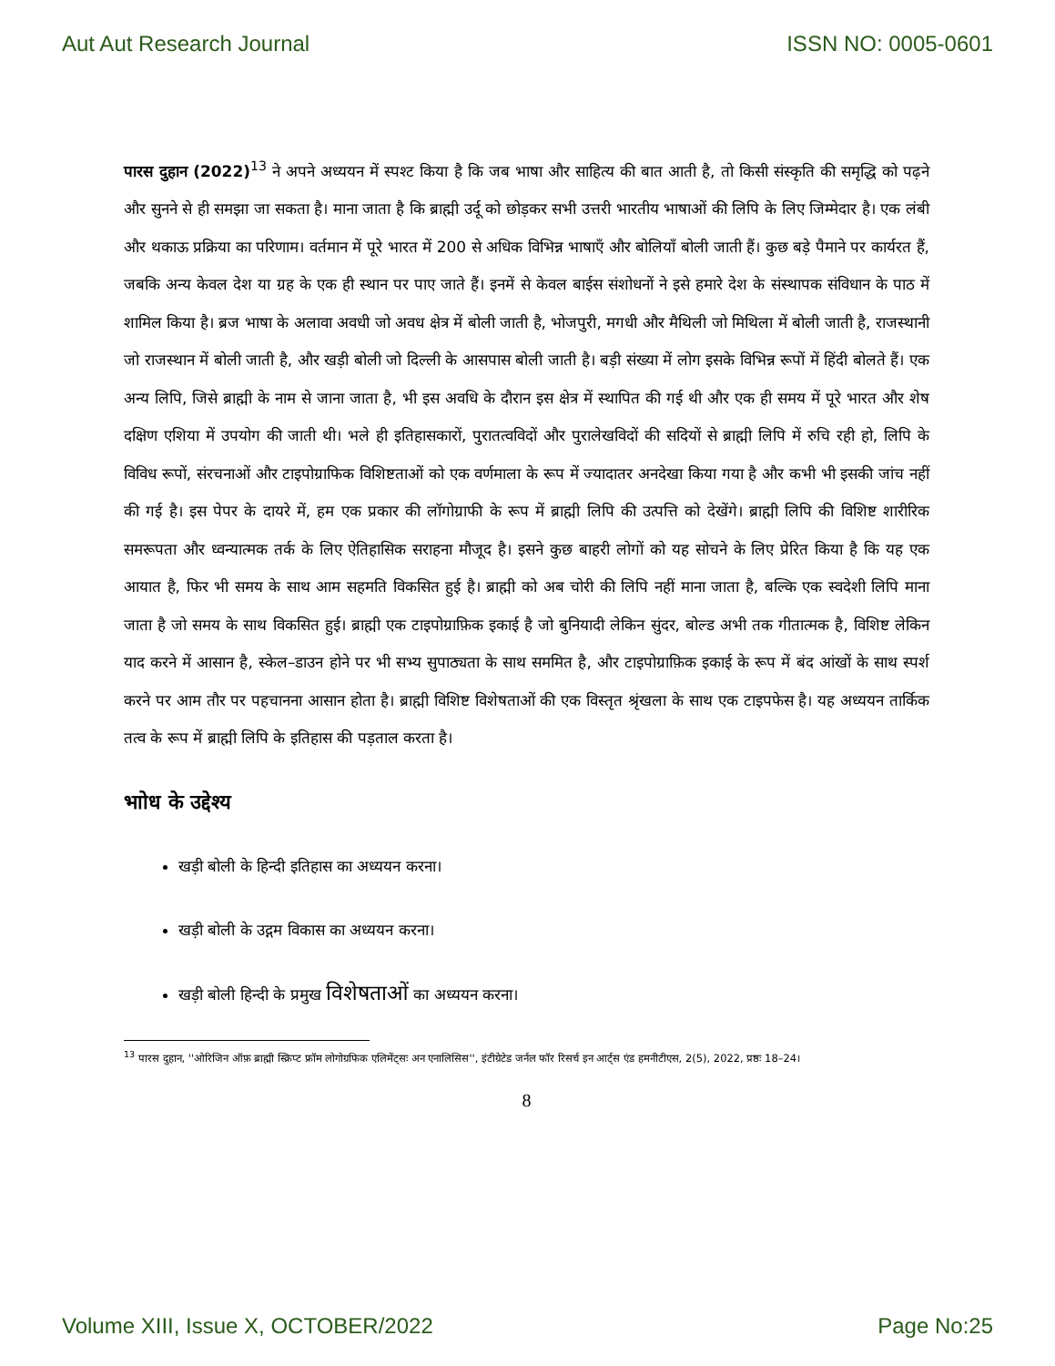Aut Aut Research Journal ISSN NO: 0005-0601
पारस दुहान (2022)<sup>13</sup> ने अपने अध्ययन में स्पश्ट किया है कि जब भाषा और साहित्य की बात आती है, तो किसी संस्कृति की समृद्धि को पढ़ने और सुनने से ही समझा जा सकता है। माना जाता है कि ब्राह्मी उर्दू को छोड़कर सभी उत्तरी भारतीय भाषाओं की लिपि के लिए जिम्मेदार है। एक लंबी और थकाऊ प्रक्रिया का परिणाम। वर्तमान में पूरे भारत में 200 से अधिक विभिन्न भाषाएँ और बोलियाँ बोली जाती हैं। कुछ बड़े पैमाने पर कार्यरत हैं, जबकि अन्य केवल देश या ग्रह के एक ही स्थान पर पाए जाते हैं। इनमें से केवल बाईस संशोधनों ने इसे हमारे देश के संस्थापक संविधान के पाठ में शामिल किया है। ब्रज भाषा के अलावा अवधी जो अवध क्षेत्र में बोली जाती है, भोजपुरी, मगधी और मैथिली जो मिथिला में बोली जाती है, राजस्थानी जो राजस्थान में बोली जाती है, और खड़ी बोली जो दिल्ली के आसपास बोली जाती है। बड़ी संख्या में लोग इसके विभिन्न रूपों में हिंदी बोलते हैं। एक अन्य लिपि, जिसे ब्राह्मी के नाम से जाना जाता है, भी इस अवधि के दौरान इस क्षेत्र में स्थापित की गई थी और एक ही समय में पूरे भारत और शेष दक्षिण एशिया में उपयोग की जाती थी। भले ही इतिहासकारों, पुरातत्वविदों और पुरालेखविदों की सदियों से ब्राह्मी लिपि में रुचि रही हो, लिपि के विविध रूपों, संरचनाओं और टाइपोग्राफिक विशिष्टताओं को एक वर्णमाला के रूप में ज्यादातर अनदेखा किया गया है और कभी भी इसकी जांच नहीं की गई है। इस पेपर के दायरे में, हम एक प्रकार की लॉगोग्राफी के रूप में ब्राह्मी लिपि की उत्पत्ति को देखेंगे। ब्राह्मी लिपि की विशिष्ट शारीरिक समरूपता और ध्वन्यात्मक तर्क के लिए ऐतिहासिक सराहना मौजूद है। इसने कुछ बाहरी लोगों को यह सोचने के लिए प्रेरित किया है कि यह एक आयात है, फिर भी समय के साथ आम सहमति विकसित हुई है। ब्राह्मी को अब चोरी की लिपि नहीं माना जाता है, बल्कि एक स्वदेशी लिपि माना जाता है जो समय के साथ विकसित हुई। ब्राह्मी एक टाइपोग्राफ़िक इकाई है जो बुनियादी लेकिन सुंदर, बोल्ड अभी तक गीतात्मक है, विशिष्ट लेकिन याद करने में आसान है, स्केल–डाउन होने पर भी सभ्य सुपाठ्यता के साथ सममित है, और टाइपोग्राफ़िक इकाई के रूप में बंद आंखों के साथ स्पर्श करने पर आम तौर पर पहचानना आसान होता है। ब्राह्मी विशिष्ट विशेषताओं की एक विस्तृत श्रृंखला के साथ एक टाइपफेस है। यह अध्ययन तार्किक तत्व के रूप में ब्राह्मी लिपि के इतिहास की पड़ताल करता है।
भाोध के उद्देश्य
खड़ी बोली के हिन्दी इतिहास का अध्ययन करना।
खड़ी बोली के उद्गम विकास का अध्ययन करना।
खड़ी बोली हिन्दी के प्रमुख विशेषताओं का अध्ययन करना।
<sup>13</sup> पारस दुहान, ''ओरिजिन ऑफ़ ब्राह्मी स्क्रिप्ट फ्रॉम लोगोग्रफिक एलिमेंट्सः अन एनालिसिस'', इंटीग्रेटेड जर्नल फॉर रिसर्च इन आर्ट्स एंड हमनीटीएस, 2(5), 2022, प्रष्ठः 18–24।
8
Volume XIII, Issue X, OCTOBER/2022 Page No:25